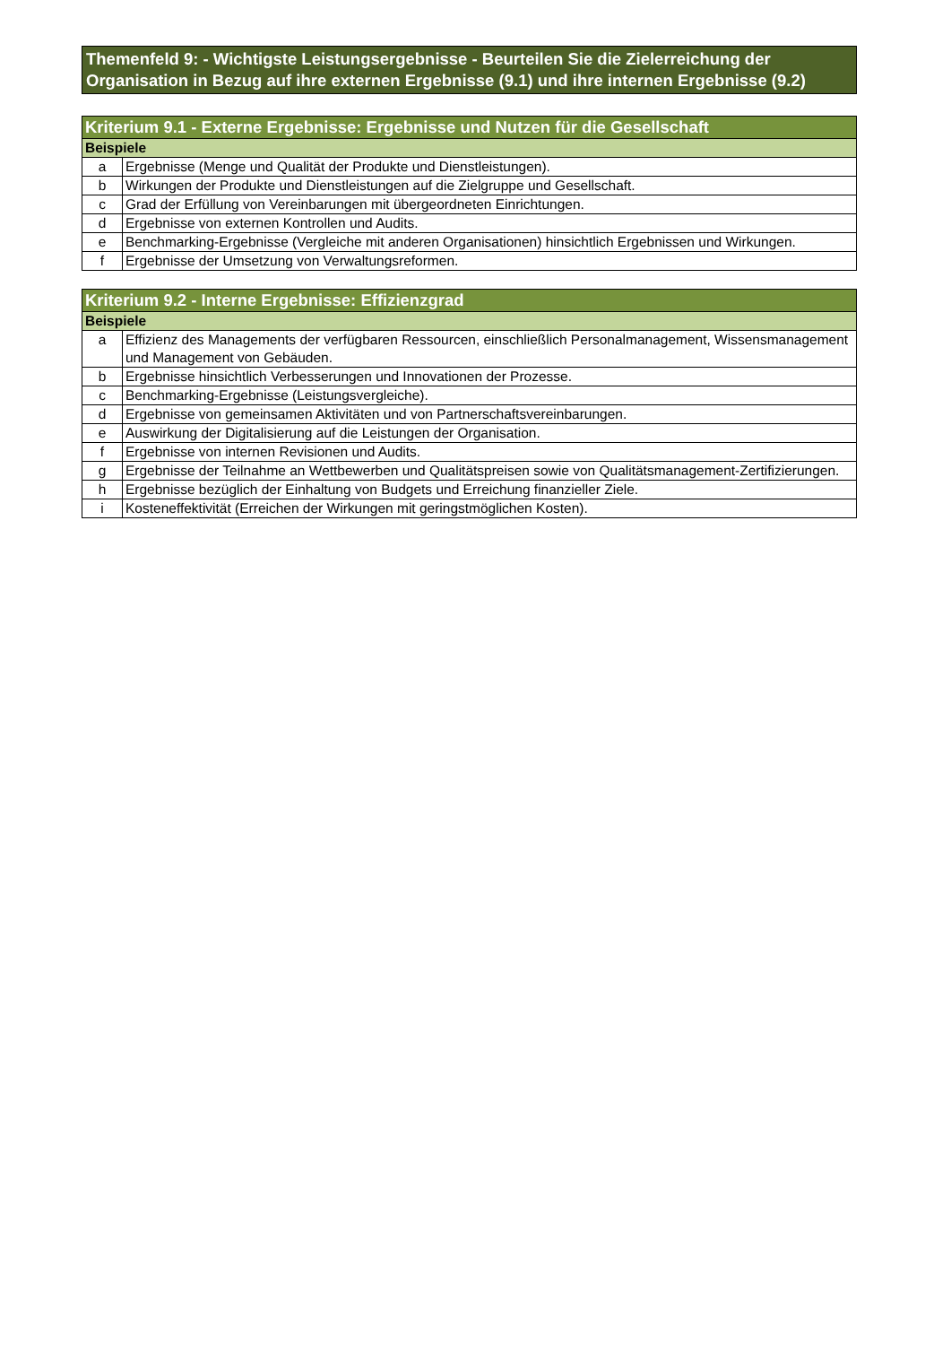Themenfeld 9: - Wichtigste Leistungsergebnisse - Beurteilen Sie die Zielerreichung der Organisation in Bezug auf ihre externen Ergebnisse (9.1) und ihre internen Ergebnisse (9.2)
| Kriterium 9.1 - Externe Ergebnisse: Ergebnisse und Nutzen für die Gesellschaft | |
| --- | --- |
| Beispiele | |
| a | Ergebnisse (Menge und Qualität der Produkte und Dienstleistungen). |
| b | Wirkungen der Produkte und Dienstleistungen auf die Zielgruppe und Gesellschaft. |
| c | Grad der Erfüllung von Vereinbarungen mit übergeordneten Einrichtungen. |
| d | Ergebnisse von externen Kontrollen und Audits. |
| e | Benchmarking-Ergebnisse (Vergleiche mit anderen Organisationen) hinsichtlich Ergebnissen und Wirkungen. |
| f | Ergebnisse der Umsetzung von Verwaltungsreformen. |
| Kriterium 9.2 - Interne Ergebnisse: Effizienzgrad | |
| --- | --- |
| Beispiele | |
| a | Effizienz des Managements der verfügbaren Ressourcen, einschließlich Personalmanagement, Wissensmanagement und Management von Gebäuden. |
| b | Ergebnisse hinsichtlich Verbesserungen und Innovationen der Prozesse. |
| c | Benchmarking-Ergebnisse (Leistungsvergleiche). |
| d | Ergebnisse von gemeinsamen Aktivitäten und von Partnerschaftsvereinbarungen. |
| e | Auswirkung der Digitalisierung auf die Leistungen der Organisation. |
| f | Ergebnisse von internen Revisionen und Audits. |
| g | Ergebnisse der Teilnahme an Wettbewerben und Qualitätspreisen sowie von Qualitätsmanagement-Zertifizierungen. |
| h | Ergebnisse bezüglich der Einhaltung von Budgets und Erreichung finanzieller Ziele. |
| i | Kosteneffektivität (Erreichen der Wirkungen mit geringstmöglichen Kosten). |